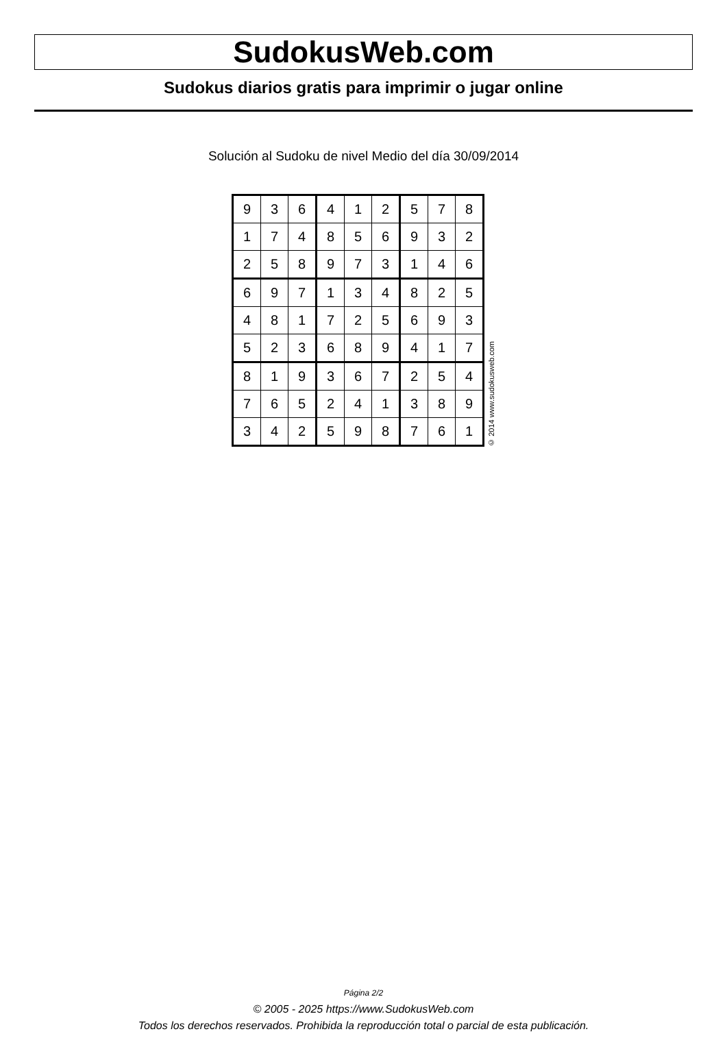SudokusWeb.com
Sudokus diarios gratis para imprimir o jugar online
Solución al Sudoku de nivel Medio del día 30/09/2014
| 9 | 3 | 6 | 4 | 1 | 2 | 5 | 7 | 8 |
| 1 | 7 | 4 | 8 | 5 | 6 | 9 | 3 | 2 |
| 2 | 5 | 8 | 9 | 7 | 3 | 1 | 4 | 6 |
| 6 | 9 | 7 | 1 | 3 | 4 | 8 | 2 | 5 |
| 4 | 8 | 1 | 7 | 2 | 5 | 6 | 9 | 3 |
| 5 | 2 | 3 | 6 | 8 | 9 | 4 | 1 | 7 |
| 8 | 1 | 9 | 3 | 6 | 7 | 2 | 5 | 4 |
| 7 | 6 | 5 | 2 | 4 | 1 | 3 | 8 | 9 |
| 3 | 4 | 2 | 5 | 9 | 8 | 7 | 6 | 1 |
© 2014 www.sudokusweb.com
Página 2/2
© 2005 - 2025 https://www.SudokusWeb.com
Todos los derechos reservados. Prohibida la reproducción total o parcial de esta publicación.